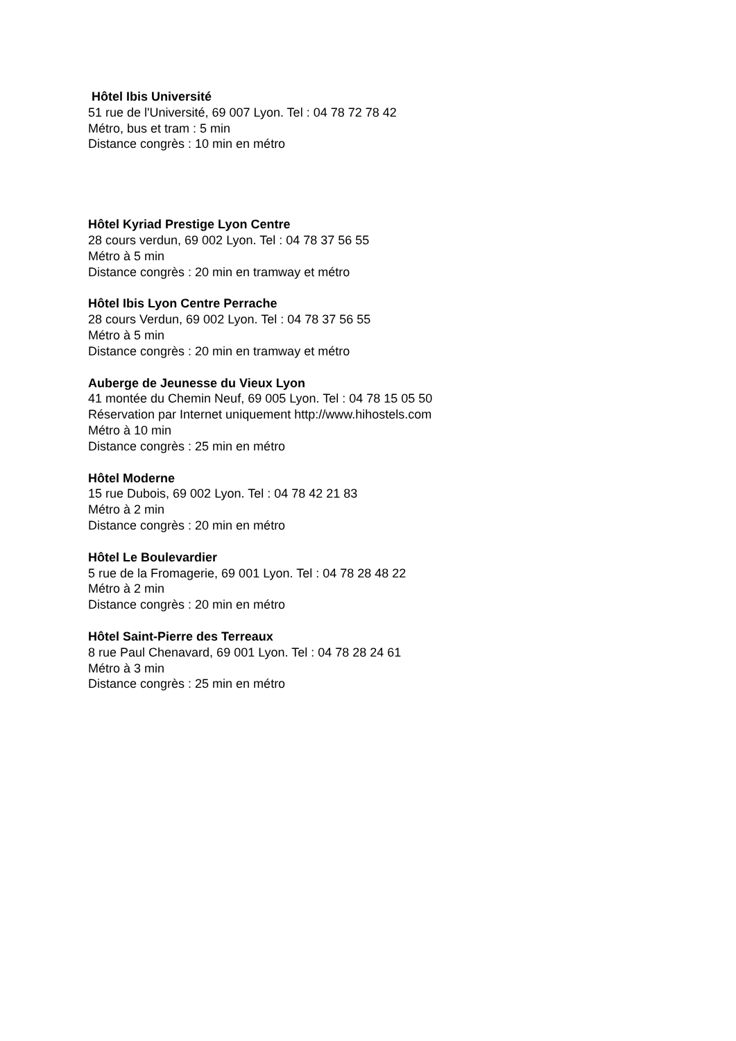Hôtel Ibis Université
51 rue de l'Université, 69 007 Lyon. Tel : 04 78 72 78 42
Métro, bus et tram : 5 min
Distance congrès : 10 min en métro
Hôtel Kyriad Prestige Lyon Centre
28 cours verdun, 69 002 Lyon. Tel : 04 78 37 56 55
Métro à 5 min
Distance congrès : 20 min en tramway et métro
Hôtel Ibis Lyon Centre Perrache
28 cours Verdun, 69 002 Lyon. Tel : 04 78 37 56 55
Métro à 5 min
Distance congrès : 20 min en tramway et métro
Auberge de Jeunesse du Vieux Lyon
41 montée du Chemin Neuf, 69 005 Lyon. Tel : 04 78 15 05 50
Réservation par Internet uniquement http://www.hihostels.com
Métro à 10 min
Distance congrès : 25 min en métro
Hôtel Moderne
15 rue Dubois, 69 002 Lyon. Tel : 04 78 42 21 83
Métro à 2 min
Distance congrès : 20 min en métro
Hôtel Le Boulevardier
5 rue de la Fromagerie, 69 001 Lyon. Tel : 04 78 28 48 22
Métro à 2 min
Distance congrès : 20 min en métro
Hôtel Saint-Pierre des Terreaux
8 rue Paul Chenavard, 69 001 Lyon. Tel : 04 78 28 24 61
Métro à 3 min
Distance congrès : 25 min en métro